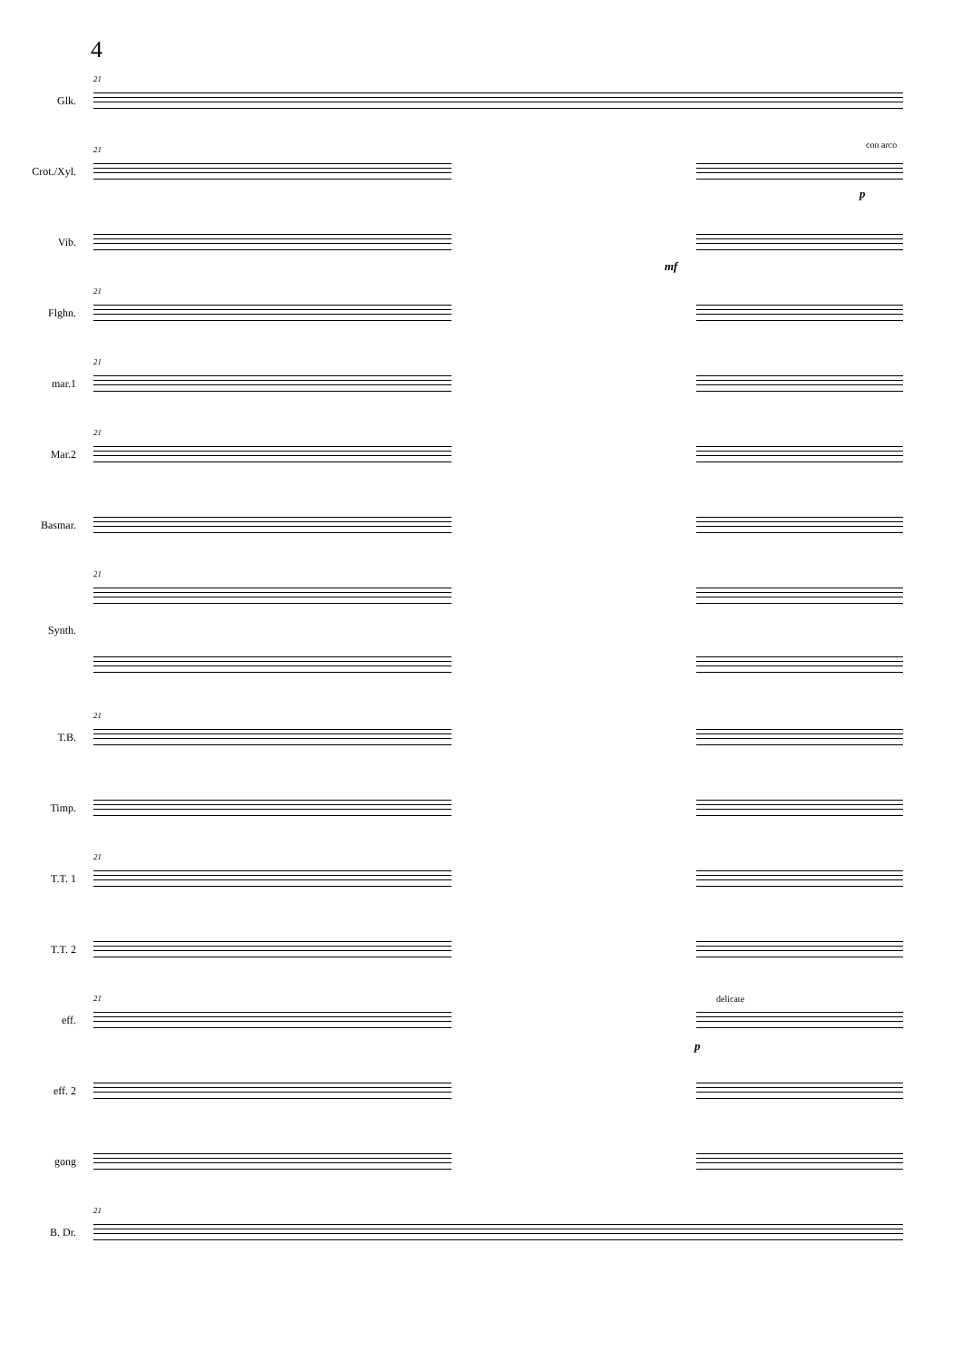4
21
Glk.
21
Crot./Xyl.
con arco
p
Vib.
mf
21
Flghn.
21
mar.1
21
Mar.2
Basmar.
21
Synth.
21
T.B.
Timp.
21
T.T. 1
T.T. 2
21
eff.
delicate
p
eff. 2
gong
21
B. Dr.